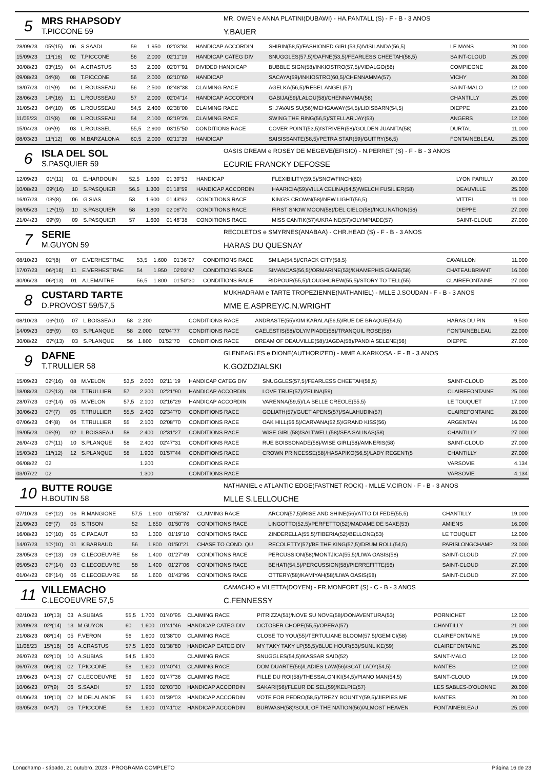5
MRS RHAPSODY
T.PICCONE 59
MR. OWEN e ANNA PLATINI(DUBAWI) - HA.PANTALL (S) - F - B - 3 ANOS
Y.BAUER
| 28/09/23 | 05º(15) | 06 | S.SAADI | 59 | 1.950 | 02'03"84 | HANDICAP ACCORDIN | SHIRIN(58,5)/FASHIONED GIRL(53,5)/VISILANDA(56,5) | LE MANS | 20.000 |
| 15/09/23 | 11º(16) | 02 | T.PICCONE | 56 | 2.000 | 02'11"19 | HANDICAP CATEG DIV | SNUGGLES(57,5)/DAFNE(53,5)/FEARLESS CHEETAH(58,5) | SAINT-CLOUD | 25.000 |
| 30/08/23 | 03º(15) | 04 | A.CRASTUS | 53 | 2.000 | 02'07"91 | DIVIDED HANDICAP | BUBBLE SIGN(58)/INKIOSTRO(57,5)/VIDALGO(56) | COMPIEGNE | 28.000 |
| 09/08/23 | 04º(8) | 08 | T.PICCONE | 56 | 2.000 | 02'10"60 | HANDICAP | SACAYA(59)/INKIOSTRO(60,5)/CHENNAMMA(57) | VICHY | 20.000 |
| 18/07/23 | 01º(9) | 04 | L.ROUSSEAU | 56 | 2.500 | 02'48"38 | CLAIMING RACE | AGELKA(56,5)/REBEL ANGEL(57) | SAINT-MALO | 12.000 |
| 28/06/23 | 14º(16) | 11 | L.ROUSSEAU | 57 | 2.000 | 02'04"14 | HANDICAP ACCORDIN | GABIJA(59)/LALOU(58)/CHENNAMMA(58) | CHANTILLY | 25.000 |
| 31/05/23 | 04º(10) | 05 | L.ROUSSEAU | 54,5 | 2.400 | 02'38"00 | CLAIMING RACE | SI J'AVAIS SU(56)/MEHGAWAY(54,5)/LIDISBARN(54,5) | DIEPPE | 23.000 |
| 11/05/23 | 01º(8) | 08 | L.ROUSSEAU | 54 | 2.100 | 02'19"26 | CLAIMING RACE | SWING THE RING(56,5)/STELLAR JAY(53) | ANGERS | 12.000 |
| 15/04/23 | 06º(9) | 03 | L.ROUSSEL | 55,5 | 2.900 | 03'15"50 | CONDITIONS RACE | COVER POINT(53,5)/STRIVER(58)/GOLDEN JUANITA(58) | DURTAL | 11.000 |
| 08/03/23 | 11º(12) | 08 | M.BARZALONA | 60,5 | 2.000 | 02'11"39 | HANDICAP | SAISISSANTE(58,5)/PETRA STAR(59)/GUITRY(56,5) | FONTAINEBLEAU | 25.000 |
6
ISLA DEL SOL
S.PASQUIER 59
OASIS DREAM e ROSEY DE MEGEVE(EFISIO) - N.PERRET (S) - F - B - 3 ANOS
ECURIE FRANCKY DEFOSSE
| 12/09/23 | 01º(11) | 01 | E.HARDOUIN | 52,5 | 1.600 | 01'39"53 | HANDICAP | FLEXIBILITY(59,5)/SNOWFINCH(60) | LYON PARILLY | 20.000 |
| 10/08/23 | 09º(16) | 10 | S.PASQUIER | 56,5 | 1.300 | 01'18"59 | HANDICAP ACCORDIN | HAARICIA(59)/VILLA CELINA(54,5)/WELCH FUSILIER(58) | DEAUVILLE | 25.000 |
| 16/07/23 | 03º(8) | 06 | G.SIAS | 53 | 1.600 | 01'43"62 | CONDITIONS RACE | KING'S CROWN(58)/NEW LIGHT(56,5) | VITTEL | 11.000 |
| 06/05/23 | 12º(15) | 10 | S.PASQUIER | 58 | 1.800 | 02'06"70 | CONDITIONS RACE | FIRST SNOW MOON(58)/DEL CIELO(58)/INCLINATION(58) | DIEPPE | 27.000 |
| 21/04/23 | 09º(9) | 09 | S.PASQUIER | 57 | 1.600 | 01'46"38 | CONDITIONS RACE | MISS CANTIK(57)/UKRAINE(57)/OLYMPIADE(57) | SAINT-CLOUD | 27.000 |
7
SERIE
M.GUYON 59
RECOLETOS e SMYRNES(ANABAA) - CHR.HEAD (S) - F - B - 3 ANOS
HARAS DU QUESNAY
| 08/10/23 | 02º(8) | 07 | E.VERHESTRAE | 53,5 | 1.600 | 01'36"07 | CONDITIONS RACE | SMILA(54,5)/CRACK CITY(58,5) | CAVAILLON | 11.000 |
| 17/07/23 | 06º(16) | 11 | E.VERHESTRAE | 54 | 1.950 | 02'03"47 | CONDITIONS RACE | SIMANCAS(56,5)/ORMARINE(53)/KHAMEPHIS GAME(58) | CHATEAUBRIANT | 16.000 |
| 30/06/23 | 06º(13) | 01 | A.LEMAITRE | 56,5 | 1.800 | 01'50"30 | CONDITIONS RACE | RIDPOUR(55,5)/LOUGHCREW(55,5)/STORY TO TELL(55) | CLAIREFONTAINE | 27.000 |
8
CUSTARD TARTE
D.PROVOST 59/57,5
MUKHADRAM e TARTE TROPEZIENNE(NATHANIEL) - MLLE J.SOUDAN - F - B - 3 ANOS
MME E.ASPREY/C.N.WRIGHT
| 08/10/23 | 06º(10) | 07 | L.BOISSEAU | 58 | 2.200 | | CONDITIONS RACE | ANDRASTE(55)/KIM KARALA(56,5)/RUE DE BRAQUE(54,5) | HARAS DU PIN | 9.500 |
| 14/09/23 | 06º(9) | 03 | S.PLANQUE | 58 | 2.000 | 02'04"77 | CONDITIONS RACE | CAELESTIS(58)/OLYMPIADE(58)/TRANQUIL ROSE(58) | FONTAINEBLEAU | 22.000 |
| 30/08/22 | 07º(13) | 03 | S.PLANQUE | 56 | 1.800 | 01'52"70 | CONDITIONS RACE | DREAM OF DEAUVILLE(58)/JAGDA(58)/PANDIA SELENE(56) | DIEPPE | 27.000 |
9
DAFNE
T.TRULLIER 58
GLENEAGLES e DIONE(AUTHORIZED) - MME A.KARKOSA - F - B - 3 ANOS
K.GOZDZIALSKI
| 15/09/23 | 02º(16) | 08 | M.VELON | 53,5 | 2.000 | 02'11"19 | HANDICAP CATEG DIV | SNUGGLES(57,5)/FEARLESS CHEETAH(58,5) | SAINT-CLOUD | 25.000 |
| 18/08/23 | 02º(13) | 08 | T.TRULLIER | 57 | 2.200 | 02'21"90 | HANDICAP ACCORDIN | LOVE TRUE(57)/ZELINA(59) | CLAIREFONTAINE | 25.000 |
| 28/07/23 | 03º(14) | 05 | M.VELON | 57,5 | 2.100 | 02'16"29 | HANDICAP ACCORDIN | VARENNA(59,5)/LA BELLE CREOLE(55,5) | LE TOUQUET | 17.000 |
| 30/06/23 | 07º(7) | 05 | T.TRULLIER | 55,5 | 2.400 | 02'34"70 | CONDITIONS RACE | GOLIATH(57)/GUET APENS(57)/SALAHUDIN(57) | CLAIREFONTAINE | 28.000 |
| 07/06/23 | 04º(8) | 04 | T.TRULLIER | 55 | 2.100 | 02'08"70 | CONDITIONS RACE | OAK HILL(56,5)/CARVANA(52,5)/GRAND KISS(56) | ARGENTAN | 16.000 |
| 19/05/23 | 06º(9) | 02 | L.BOISSEAU | 58 | 2.400 | 02'31"27 | CONDITIONS RACE | WISE GIRL(58)/SALTWELL(58)/SEA SALINAS(58) | CHANTILLY | 27.000 |
| 26/04/23 | 07º(11) | 10 | S.PLANQUE | 58 | 2.400 | 02'47"31 | CONDITIONS RACE | RUE BOISSONADE(58)/WISE GIRL(58)/AMNERIS(58) | SAINT-CLOUD | 27.000 |
| 15/03/23 | 11º(12) | 12 | S.PLANQUE | 58 | 1.900 | 01'57"44 | CONDITIONS RACE | CROWN PRINCESSE(58)/HASAPIKO(56,5)/LADY REGENT(5 | CHANTILLY | 27.000 |
| 06/08/22 | 02 | | | | 1.200 | | CONDITIONS RACE | | VARSOVIE | 4.134 |
| 03/07/22 | 02 | | | | 1.300 | | CONDITIONS RACE | | VARSOVIE | 4.134 |
10
BUTTE ROUGE
H.BOUTIN 58
NATHANIEL e ATLANTIC EDGE(FASTNET ROCK) - MLLE V.CIRON - F - B - 3 ANOS
MLLE S.LELLOUCHE
| 07/10/23 | 08º(12) | 06 | R.MANGIONE | 57,5 | 1.900 | 01'55"87 | CLAIMING RACE | ARCON(57,5)/RISE AND SHINE(56)/ATTO DI FEDE(55,5) | CHANTILLY | 19.000 |
| 21/09/23 | 06º(7) | 05 | S.TISON | 52 | 1.650 | 01'50"76 | CONDITIONS RACE | LINGOTTO(52,5)/PERFETTO(52)/MADAME DE SAXE(53) | AMIENS | 16.000 |
| 16/08/23 | 10º(10) | 05 | C.PACAUT | 53 | 1.300 | 01'19"10 | CONDITIONS RACE | ZINDERELLA(55,5)/TIBERIA(52)/BELLONE(53) | LE TOUQUET | 12.000 |
| 14/07/23 | 10º(10) | 01 | K.BARBAUD | 56 | 1.800 | 01'50"21 | CHASE TO COND. QU | RECOLETTY(57)/BE THE KING(57,5)/DRUM ROLL(54,5) | PARISLONGCHAMP | 23.000 |
| 28/05/23 | 08º(13) | 09 | C.LECOEUVRE | 58 | 1.400 | 01'27"49 | CONDITIONS RACE | PERCUSSION(58)/MONTJICA(55,5)/LIWA OASIS(58) | SAINT-CLOUD | 27.000 |
| 05/05/23 | 07º(14) | 03 | C.LECOEUVRE | 58 | 1.400 | 01'27"06 | CONDITIONS RACE | BEHATI(54,5)/PERCUSSION(58)/PIERREFITTE(56) | SAINT-CLOUD | 27.000 |
| 01/04/23 | 08º(14) | 06 | C.LECOEUVRE | 56 | 1.600 | 01'43"96 | CONDITIONS RACE | OTTERY(58)/KAMIYAH(58)/LIWA OASIS(58) | SAINT-CLOUD | 27.000 |
11
VILLEMACHO
C.LECOEUVRE 57,5
CAMACHO e VILETTA(DOYEN) - FR.MONFORT (S) - C - B - 3 ANOS
C.FENNESSY
| 02/10/23 | 10º(13) | 03 | A.SUBIAS | 55,5 | 1.700 | 01'40"95 | CLAIMING RACE | PITRIZZA(51)/NOVE SU NOVE(58)/DONAVENTURA(53) | PORNICHET | 12.000 |
| 20/09/23 | 02º(14) | 13 | M.GUYON | 60 | 1.600 | 01'41"46 | HANDICAP CATEG DIV | OCTOBER CHOPE(55,5)/OPERA(57) | CHANTILLY | 21.000 |
| 21/08/23 | 08º(14) | 05 | F.VERON | 56 | 1.600 | 01'38"00 | CLAIMING RACE | CLOSE TO YOU(55)/TERTULIANE BLOOM(57,5)/GEMICI(58) | CLAIREFONTAINE | 19.000 |
| 11/08/23 | 15º(16) | 06 | A.CRASTUS | 57,5 | 1.600 | 01'38"80 | HANDICAP CATEG DIV | MY TAKY TAKY LP(55,5)/BLUE HOUR(53)/SUNLIKE(59) | CLAIREFONTAINE | 25.000 |
| 26/07/23 | 02º(10) | 10 | A.SUBIAS | 54,5 | 1.800 | | CLAIMING RACE | SNUGGLES(54,5)/KASSAR SAID(52) | SAINT-MALO | 12.000 |
| 06/07/23 | 06º(13) | 02 | T.PICCONE | 58 | 1.600 | 01'40"41 | CLAIMING RACE | DOM DUARTE(56)/LADIES LAW(56)/SCAT LADY(54,5) | NANTES | 12.000 |
| 19/06/23 | 04º(13) | 07 | C.LECOEUVRE | 59 | 1.600 | 01'47"36 | CLAIMING RACE | FILLE DU ROI(58)/THESSALONIKI(54,5)/PIANO MAN(54,5) | SAINT-CLOUD | 19.000 |
| 10/06/23 | 07º(9) | 06 | S.SAADI | 57 | 1.950 | 02'03"30 | HANDICAP ACCORDIN | SAKARI(56)/FLEUR DE SEL(59)/KELPIE(57) | LES SABLES-D'OLONNE | 20.000 |
| 01/06/23 | 10º(10) | 02 | M.DELALANDE | 59 | 1.600 | 01'39"03 | HANDICAP ACCORDIN | VOTE FOR PEDRO(58,5)/TREZY BOUNTY(59,5)/JIEPIES ME | NANTES | 20.000 |
| 03/05/23 | 04º(7) | 06 | T.PICCONE | 58 | 1.600 | 01'41"02 | HANDICAP ACCORDIN | BURWASH(58)/SOUL OF THE NATION(56)/ALMOST HEAVEN | FONTAINEBLEAU | 25.000 |
Longchamp - sábado, 21 outubro, 2023 - PROGRAMA COMPLETO Página 16 de 23